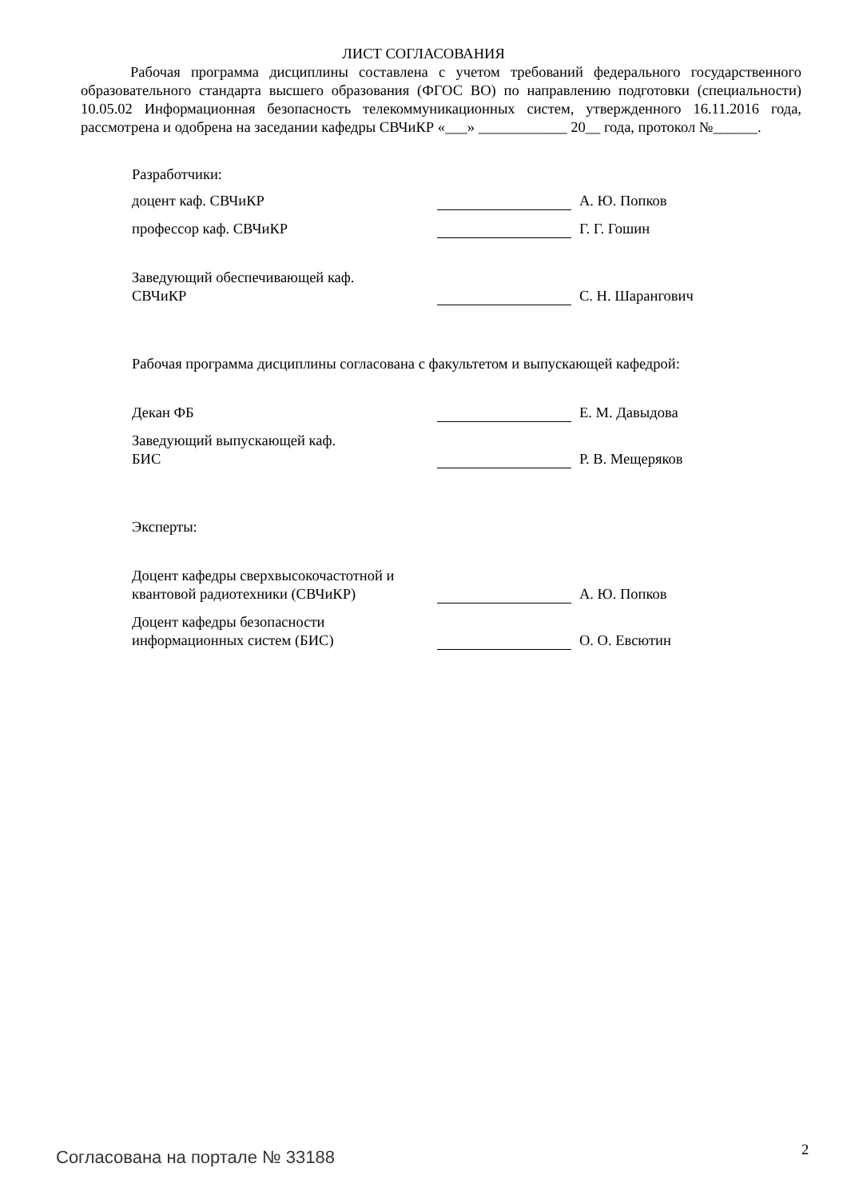ЛИСТ СОГЛАСОВАНИЯ
Рабочая программа дисциплины составлена с учетом требований федерального государственного образовательного стандарта высшего образования (ФГОС ВО) по направлению подготовки (специальности) 10.05.02 Информационная безопасность телекоммуникационных систем, утвержденного 16.11.2016 года, рассмотрена и одобрена на заседании кафедры СВЧиКР «___» ____________ 20__ года, протокол №______.
Разработчики:
доцент каф. СВЧиКР
А. Ю. Попков
профессор каф. СВЧиКР
Г. Г. Гошин
Заведующий обеспечивающей каф.
СВЧиКР
С. Н. Шарангович
Рабочая программа дисциплины согласована с факультетом и выпускающей кафедрой:
Декан ФБ
Е. М. Давыдова
Заведующий выпускающей каф.
БИС
Р. В. Мещеряков
Эксперты:
Доцент кафедры сверхвысокочастотной и квантовой радиотехники (СВЧиКР)
А. Ю. Попков
Доцент кафедры безопасности информационных систем (БИС)
О. О. Евсютин
Согласована на портале № 33188 2